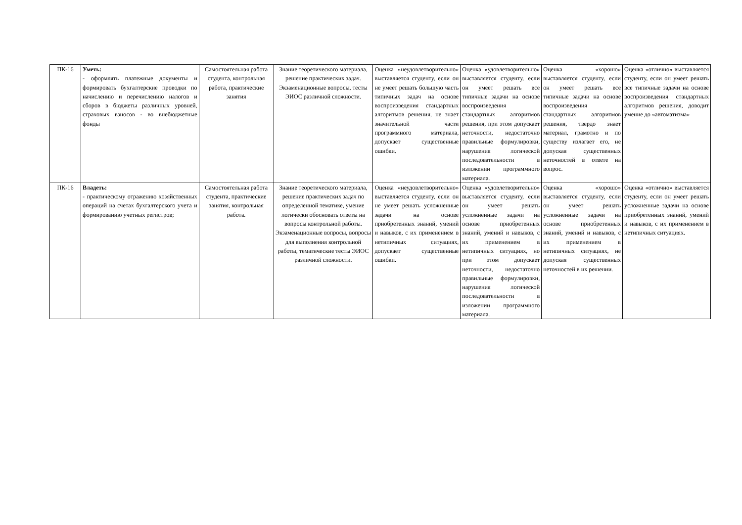| ПК-16 | Уметь: - оформлять платежные документы и формировать бухгалтерские проводки по начислению и перечислению налогов и сборов в бюджеты различных уровней, страховых взносов - во внебюджетные фонды | Самостоятельная работа студента, контрольная работа, практические занятия | Знание теоретического материала, решение практических задач. Экзаменационные вопросы, тесты ЭИОС различной сложности. | Оценка «неудовлетворительно» выставляется студенту, если он не умеет решать большую часть типичных задач на основе воспроизведения стандартных алгоритмов решения, не знает значительной части программного материала, допускает существенные ошибки. | Оценка «удовлетворительно» выставляется студенту, если он умеет решать все типичные задачи на основе воспроизведения стандартных алгоритмов решения, при этом допускает неточности, недостаточно правильные формулировки, нарушения логической последовательности в изложении программного материала. | Оценка «хорошо» выставляется студенту, если он умеет решать все типичные задачи на основе воспроизведения стандартных алгоритмов решения, твердо знает материал, грамотно и по существу излагает его, не допуская существенных неточностей в ответе на вопрос. | Оценка «отлично» выставляется студенту, если он умеет решать все типичные задачи на основе воспроизведения стандартных алгоритмов решения, доводит умение до «автоматизма» |
| ПК-16 | Владеть: - практическому отражению хозяйственных операций на счетах бухгалтерского учета и формированию учетных регистров; | Самостоятельная работа студента, практические занятия, контрольная работа. | Знание теоретического материала, решение практических задач по определенной тематике, умение логически обосновать ответы на вопросы контрольной работы. Экзаменационные вопросы, вопросы для выполнения контрольной работы, тематические тесты ЭИОС различной сложности. | Оценка «неудовлетворительно» выставляется студенту, если он не умеет решать усложненные задачи на основе приобретенных знаний, умений и навыков, с их применением в нетипичных ситуациях, допускает существенные ошибки. | Оценка «удовлетворительно» выставляется студенту, если он умеет решать усложненные задачи на основе приобретенных знаний, умений и навыков, с их применением в нетипичных ситуациях, но при этом допускает неточности, недостаточно правильные формулировки, нарушения логической последовательности в изложении программного материала. | Оценка «хорошо» выставляется студенту, если он умеет решать усложненные задачи на основе приобретенных знаний, умений и навыков, с их применением в нетипичных ситуациях, не допуская существенных неточностей в их решении. | Оценка «отлично» выставляется студенту, если он умеет решать усложненные задачи на основе приобретенных знаний, умений и навыков, с их применением в нетипичных ситуациях. |